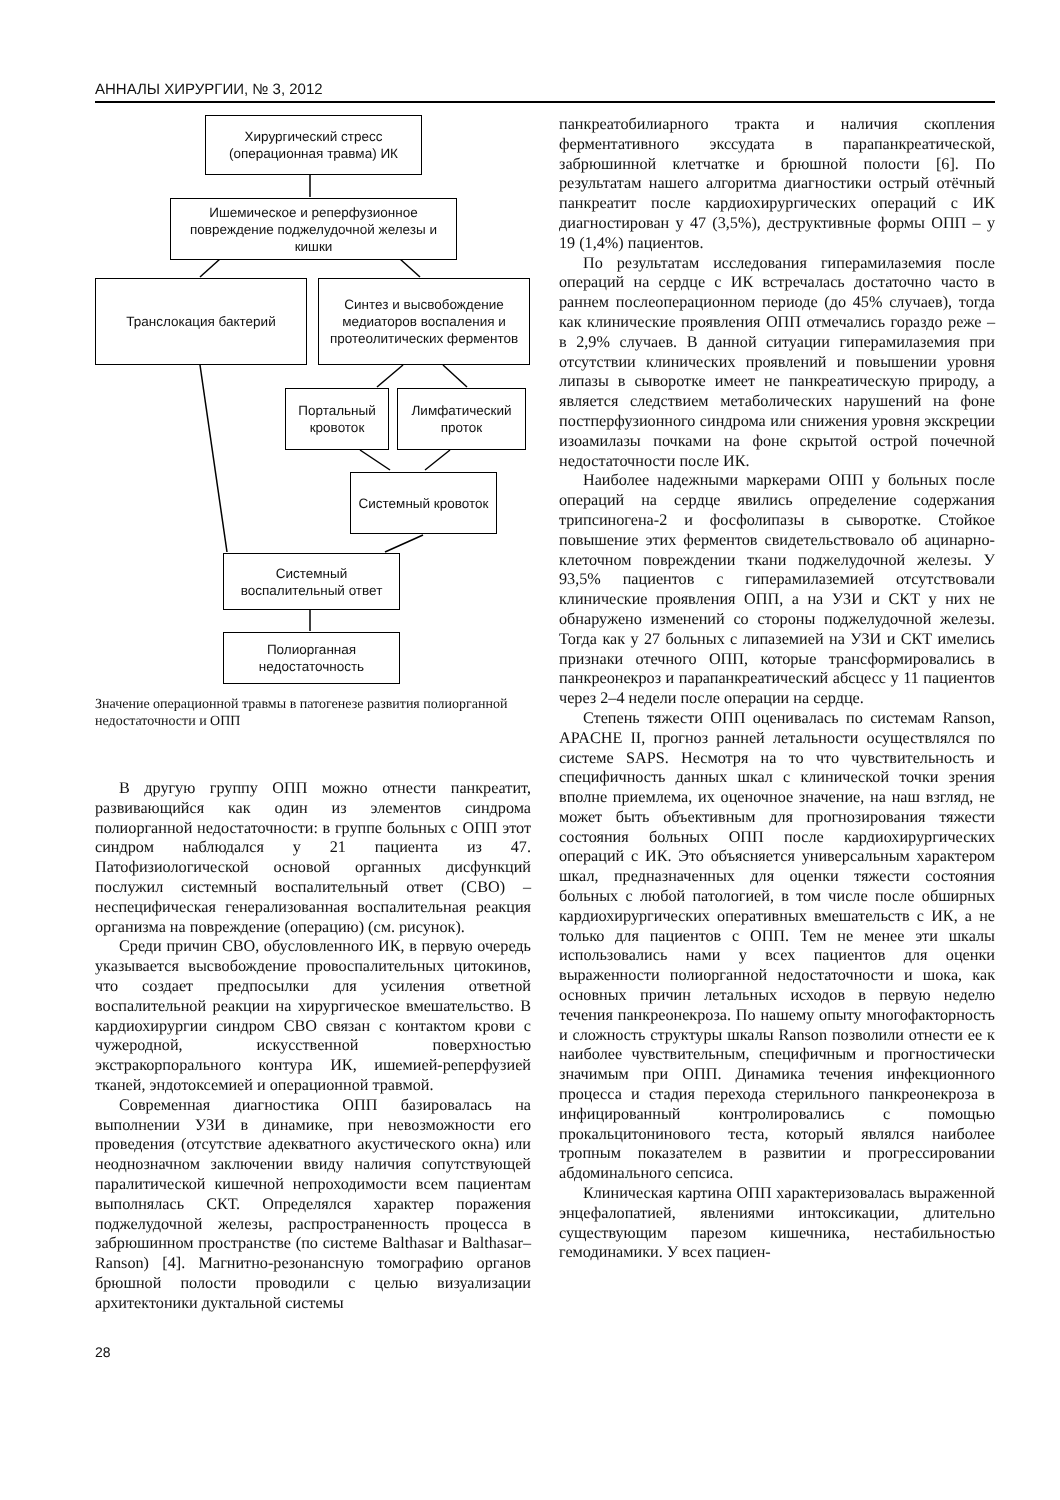АННАЛЫ ХИРУРГИИ, № 3, 2012
Хирургический стресс (операционная травма) ИК
Ишемическое и реперфузионное повреждение поджелудочной железы и кишки
Транслокация бактерий
Синтез и высвобождение медиаторов воспаления и протеолитических ферментов
Портальный кровоток
Лимфатический проток
Системный кровоток
Системный воспалительный ответ
Полиорганная недостаточность
Значение операционной травмы в патогенезе развития полиорганной недостаточности и ОПП
В другую группу ОПП можно отнести панкреатит, развивающийся как один из элементов синдрома полиорганной недостаточности: в группе больных с ОПП этот синдром наблюдался у 21 пациента из 47. Патофизиологической основой органных дисфункций послужил системный воспалительный ответ (СВО) – неспецифическая генерализованная воспалительная реакция организма на повреждение (операцию) (см. рисунок).
Среди причин СВО, обусловленного ИК, в первую очередь указывается высвобождение провоспалительных цитокинов, что создает предпосылки для усиления ответной воспалительной реакции на хирургическое вмешательство. В кардиохирургии синдром СВО связан с контактом крови с чужеродной, искусственной поверхностью экстракорпорального контура ИК, ишемией-реперфузией тканей, эндотоксемией и операционной травмой.
Современная диагностика ОПП базировалась на выполнении УЗИ в динамике, при невозможности его проведения (отсутствие адекватного акустического окна) или неоднозначном заключении ввиду наличия сопутствующей паралитической кишечной непроходимости всем пациентам выполнялась СКТ. Определялся характер поражения поджелудочной железы, распространенность процесса в забрюшинном пространстве (по системе Balthasar и Balthasar–Ranson) [4]. Магнитно-резонансную томографию органов брюшной полости проводили с целью визуализации архитектоники дуктальной системы
панкреатобилиарного тракта и наличия скопления ферментативного экссудата в парапанкреатической, забрюшинной клетчатке и брюшной полости [6]. По результатам нашего алгоритма диагностики острый отёчный панкреатит после кардиохирургических операций с ИК диагностирован у 47 (3,5%), деструктивные формы ОПП – у 19 (1,4%) пациентов.
По результатам исследования гиперамилаземия после операций на сердце с ИК встречалась достаточно часто в раннем послеоперационном периоде (до 45% случаев), тогда как клинические проявления ОПП отмечались гораздо реже – в 2,9% случаев. В данной ситуации гиперамилаземия при отсутствии клинических проявлений и повышении уровня липазы в сыворотке имеет не панкреатическую природу, а является следствием метаболических нарушений на фоне постперфузионного синдрома или снижения уровня экскреции изоамилазы почками на фоне скрытой острой почечной недостаточности после ИК.
Наиболее надежными маркерами ОПП у больных после операций на сердце явились определение содержания трипсиногена-2 и фосфолипазы в сыворотке. Стойкое повышение этих ферментов свидетельствовало об ацинарно-клеточном повреждении ткани поджелудочной железы. У 93,5% пациентов с гиперамилаземией отсутствовали клинические проявления ОПП, а на УЗИ и СКТ у них не обнаружено изменений со стороны поджелудочной железы. Тогда как у 27 больных с липаземией на УЗИ и СКТ имелись признаки отечного ОПП, которые трансформировались в панкреонекроз и парапанкреатический абсцесс у 11 пациентов через 2–4 недели после операции на сердце.
Степень тяжести ОПП оценивалась по системам Ranson, APACHE II, прогноз ранней летальности осуществлялся по системе SAPS. Несмотря на то что чувствительность и специфичность данных шкал с клинической точки зрения вполне приемлема, их оценочное значение, на наш взгляд, не может быть объективным для прогнозирования тяжести состояния больных ОПП после кардиохирургических операций с ИК. Это объясняется универсальным характером шкал, предназначенных для оценки тяжести состояния больных с любой патологией, в том числе после обширных кардиохирургических оперативных вмешательств с ИК, а не только для пациентов с ОПП. Тем не менее эти шкалы использовались нами у всех пациентов для оценки выраженности полиорганной недостаточности и шока, как основных причин летальных исходов в первую неделю течения панкреонекроза. По нашему опыту многофакторность и сложность структуры шкалы Ranson позволили отнести ее к наиболее чувствительным, специфичным и прогностически значимым при ОПП. Динамика течения инфекционного процесса и стадия перехода стерильного панкреонекроза в инфицированный контролировались с помощью прокальцитонинового теста, который являлся наиболее тропным показателем в развитии и прогрессировании абдоминального сепсиса.
Клиническая картина ОПП характеризовалась выраженной энцефалопатией, явлениями интоксикации, длительно существующим парезом кишечника, нестабильностью гемодинамики. У всех пациен-
28